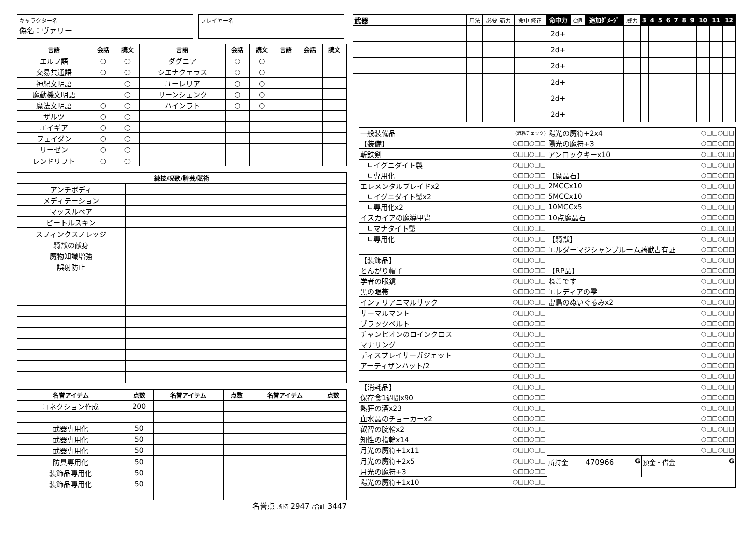キャラクター名
偽名：ヴァリー
プレイヤー名
| 言語 | 会話 | 読文 | 言語 | 会話 | 読文 | 言語 | 会話 | 読文 |
| --- | --- | --- | --- | --- | --- | --- | --- | --- |
| エルフ語 | ○ | ○ | ダグニア | ○ | ○ | | | |
| 交易共通語 | ○ | ○ | シエナクェラス | ○ | ○ | | | |
| 神紀文明語 | | ○ | ユーレリア | ○ | ○ | | | |
| 魔動機文明語 | | ○ | リーンシェンク | ○ | ○ | | | |
| 魔法文明語 | ○ | ○ | ハインラト | ○ | ○ | | | |
| ザルツ | ○ | ○ | | | | | | |
| エイギア | ○ | ○ | | | | | | |
| フェイダン | ○ | ○ | | | | | | |
| リーゼン | ○ | ○ | | | | | | |
| レンドリフト | ○ | ○ | | | | | | |
| 練技/呪歌/騎芸/賦術 | | |
| --- | --- | --- |
| アンチボディ | | |
| メディテーション | | |
| マッスルベア | | |
| ビートルスキン | | |
| スフィンクスノレッジ | | |
| 騎獣の献身 | | |
| 魔物知識増強 | | |
| 誤射防止 | | |
| 名誉アイテム | 点数 | 名誉アイテム | 点数 | 名誉アイテム | 点数 |
| --- | --- | --- | --- | --- | --- |
| コネクション作成 | 200 | | | | |
| 武器専用化 | 50 | | | | |
| 武器専用化 | 50 | | | | |
| 武器専用化 | 50 | | | | |
| 防具専用化 | 50 | | | | |
| 装飾品専用化 | 50 | | | | |
| 装飾品専用化 | 50 | | | | |
名誉点 所持 2947 /合計 3447
| 武器 | 用法 | 必要 筋力 | 命中 修正 | 命中力 | C値 | 追加ﾀﾞﾒｰｼﾞ | 威力 | 3 | 4 | 5 | 6 | 7 | 8 | 9 | 10 | 11 | 12 |
| | | | | 2d+ | | | | | | | | | | | | | |
| | | | | 2d+ | | | | | | | | | | | | | |
| | | | | 2d+ | | | | | | | | | | | | | |
| | | | | 2d+ | | | | | | | | | | | | | |
| | | | | 2d+ | | | | | | | | | | | | | |
| | | | | 2d+ | | | | | | | | | | | | | |
| 一般装備品 | (消耗チェック) |
| 【装備】 | ○□□○□□ |
| 斬鉄剣 | ○□□○□□ |
| ∟イグニダイト製 | ○□□○□□ |
| ∟専用化 | ○□□○□□ |
| エレメンタルブレイドx2 | ○□□○□□ |
| ∟イグニダイト製x2 | ○□□○□□ |
| ∟専用化x2 | ○□□○□□ |
| イスカイアの魔導甲冑 | ○□□○□□ |
| ∟マナタイト製 | ○□□○□□ |
| ∟専用化 | ○□□○□□ |
| | ○□□○□□ |
| 【装飾品】 | ○□□○□□ |
| とんがり帽子 | ○□□○□□ |
| 学者の眼鏡 | ○□□○□□ |
| 黒の眼帯 | ○□□○□□ |
| インテリアニマルサック | ○□□○□□ |
| サーマルマント | ○□□○□□ |
| ブラックベルト | ○□□○□□ |
| チャンピオンのロインクロス | ○□□○□□ |
| マナリング | ○□□○□□ |
| ディスプレイサーガジェット | ○□□○□□ |
| アーティザンハット/2 | ○□□○□□ |
| | ○□□○□□ |
| 【消耗品】 | ○□□○□□ |
| 保存食1週間x90 | ○□□○□□ |
| 熱狂の酒x23 | ○□□○□□ |
| 血水晶のチョーカーx2 | ○□□○□□ |
| 叡智の腕輪x2 | ○□□○□□ |
| 知性の指輪x14 | ○□□○□□ |
| 月光の魔符+1x11 | ○□□○□□ |
| 月光の魔符+2x5 | ○□□○□□ |
| 月光の魔符+3 | ○□□○□□ |
| 陽光の魔符+1x10 | ○□□○□□ |
| 陽光の魔符+2x4 | ○□□○□□ |
| 陽光の魔符+3 | ○□□○□□ |
| アンロックキーx10 | ○□□○□□ |
| | ○□□○□□ |
| 【魔晶石】 | ○□□○□□ |
| 2MCCx10 | ○□□○□□ |
| 5MCCx10 | ○□□○□□ |
| 10MCCx5 | ○□□○□□ |
| 10点魔晶石 | ○□□○□□ |
| | ○□□○□□ |
| 【騎獣】 | ○□□○□□ |
| エルダーマジシャンブルーム騎獣占有証 | ○□□○□□ |
| | ○□□○□□ |
| 【RP品】 | ○□□○□□ |
| ねこです | ○□□○□□ |
| エレディアの雫 | ○□□○□□ |
| 雷鳥のぬいぐるみx2 | ○□□○□□ |
| | ○□□○□□ |
| | ○□□○□□ |
| | ○□□○□□ |
| | ○□□○□□ |
| | ○□□○□□ |
| | ○□□○□□ |
| | ○□□○□□ |
| | ○□□○□□ |
| | ○□□○□□ |
| | ○□□○□□ |
| | ○□□○□□ |
| | ○□□○□□ |
| | ○□□○□□ |
| | ○□□○□□ |
所持金 470966 G 預金・借金 G